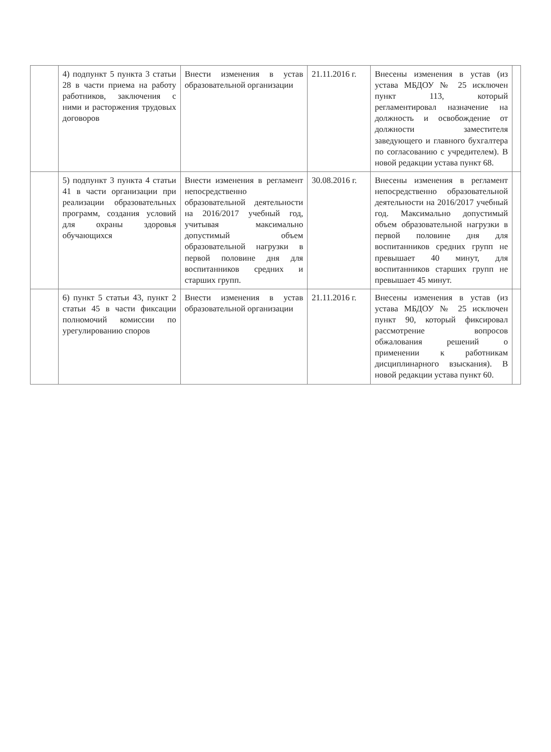| | 4) подпункт 5 пункта 3 статьи 28 в части приема на работу работников, заключения с ними и расторжения трудовых договоров | Внести изменения в устав образовательной организации | 21.11.2016 г. | Внесены изменения в устав (из устава МБДОУ № 25 исключен пункт 113, который регламентировал назначение на должность и освобождение от должности заместителя заведующего и главного бухгалтера по согласованию с учредителем). В новой редакции устава пункт 68. | |
| | 5) подпункт 3 пункта 4 статьи 41 в части организации при реализации образовательных программ, создания условий для охраны здоровья обучающихся | Внести изменения в регламент непосредственно образовательной деятельности на 2016/2017 учебный год, учитывая максимально допустимый объем образовательной нагрузки в первой половине дня для воспитанников средних и старших групп. | 30.08.2016 г. | Внесены изменения в регламент непосредственно образовательной деятельности на 2016/2017 учебный год. Максимально допустимый объем образовательной нагрузки в первой половине дня для воспитанников средних групп не превышает 40 минут, для воспитанников старших групп не превышает 45 минут. | |
| | 6) пункт 5 статьи 43, пункт 2 статьи 45 в части фиксации полномочий комиссии по урегулированию споров | Внести изменения в устав образовательной организации | 21.11.2016 г. | Внесены изменения в устав (из устава МБДОУ № 25 исключен пункт 90, который фиксировал рассмотрение вопросов обжалования решений о применении к работникам дисциплинарного взыскания). В новой редакции устава пункт 60. | |